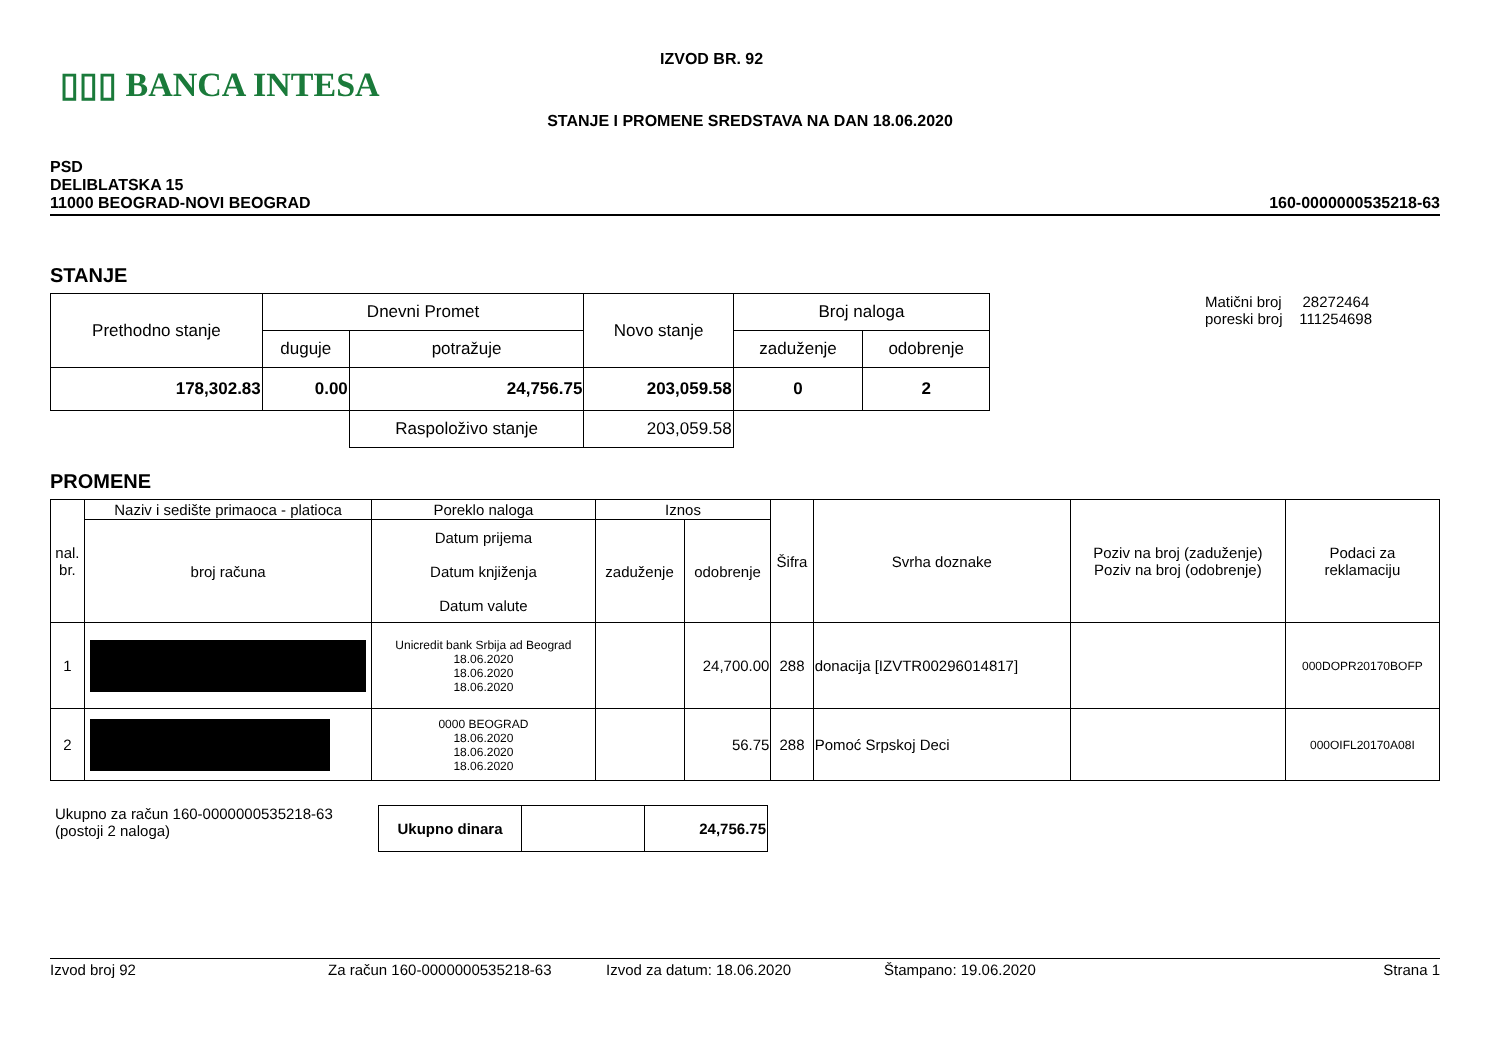▯▯▯ BANCA INTESA
IZVOD BR. 92
STANJE I PROMENE SREDSTAVA NA DAN 18.06.2020
PSD
DELIBLATSKA 15
11000 BEOGRAD-NOVI BEOGRAD
160-0000000535218-63
STANJE
| Prethodno stanje | Dnevni Promet | | Novo stanje | Broj naloga | |
| | duguje | potražuje | | zaduženje | odobrenje |
| 178,302.83 | 0.00 | 24,756.75 | 203,059.58 | 0 | 2 |
| | | Raspoloživo stanje | 203,059.58 | | |
Matični broj 28272464
poreski broj 111254698
PROMENE
| nal. br. | Naziv i sedište primaoca - platioca | Poreklo naloga | Iznos | | Šifra | Svrha doznake | Poziv na broj (zaduženje) Poziv na broj (odobrenje) | Podaci za reklamaciju |
| --- | --- | --- | --- | --- | --- | --- | --- | --- |
| | broj računa | Datum prijema Datum knjiženja Datum valute | zaduženje | odobrenje | | | | |
| 1 | | Unicredit bank Srbija ad Beograd 18.06.2020 18.06.2020 18.06.2020 | | 24,700.00 | 288 | donacija [IZVTR00296014817] | | 000DOPR20170BOFP |
| 2 | | 0000 BEOGRAD 18.06.2020 18.06.2020 18.06.2020 | | 56.75 | 288 | Pomoć Srpskoj Deci | | 000OIFL20170A08I |
Ukupno za račun 160-0000000535218-63
(postoji 2 naloga)
| Ukupno dinara | | 24,756.75 |
Izvod broj 92 Za račun 160-0000000535218-63 Izvod za datum: 18.06.2020 Štampano: 19.06.2020 Strana 1